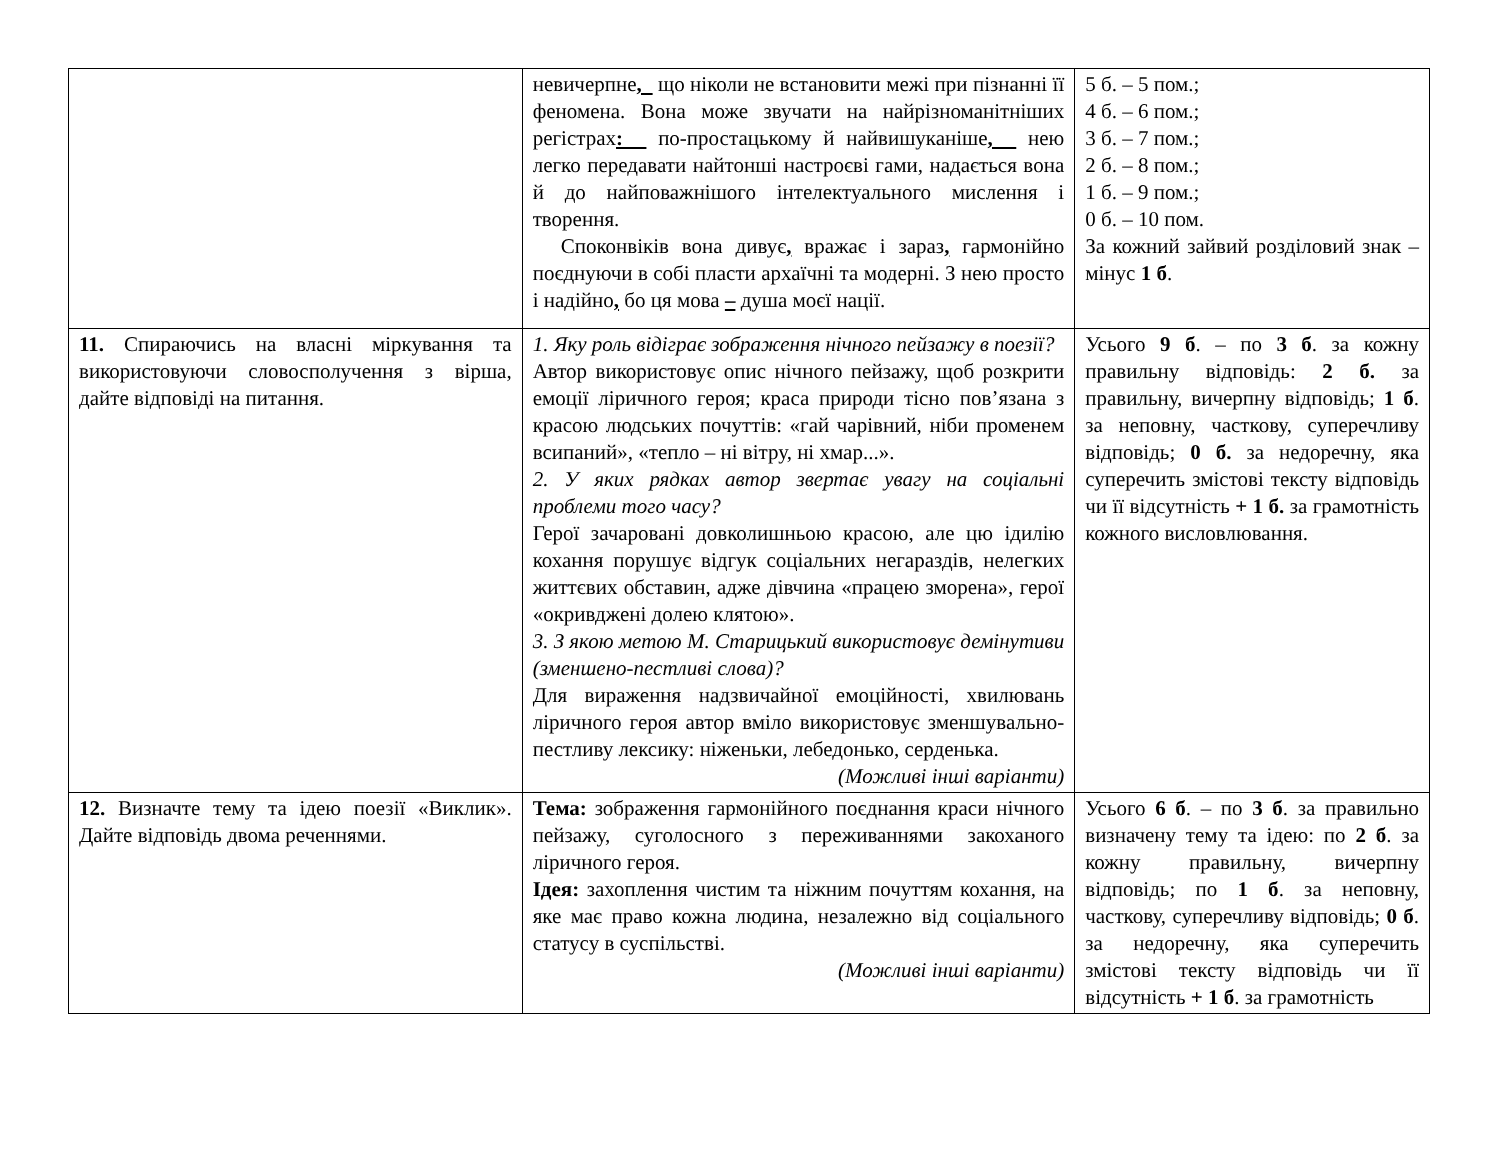| | невичерпне , що ніколи не встановити межі при пізнанні її феномена. Вона може звучати на найрізноманітніших регістрах : по-простацькому й найвишуканіше , нею легко передавати найтонші настроєві гами, надається вона й до найповажнішого інтелектуального мислення і творення. Споконвіків вона дивує , вражає і зараз , гармонійно поєднуючи в собі пласти архаїчні та модерні. З нею просто і надійно , бо ця мова – душа моєї нації. | 5 б. – 5 пом.; 4 б. – 6 пом.; 3 б. – 7 пом.; 2 б. – 8 пом.; 1 б. – 9 пом.; 0 б. – 10 пом. За кожний зайвий розділовий знак – мінус 1 б . |
| 11. Спираючись на власні міркування та використовуючи словосполучення з вірша, дайте відповіді на питання. | 1. Яку роль відіграє зображення нічного пейзажу в поезії? Автор використовує опис нічного пейзажу, щоб розкрити емоції ліричного героя; краса природи тісно пов’язана з красою людських почуттів: «гай чарівний, ніби променем всипаний», «тепло – ні вітру, ні хмар...». 2. У яких рядках автор звертає увагу на соціальні проблеми того часу? Герої зачаровані довколишньою красою, але цю ідилію кохання порушує відгук соціальних негараздів, нелегких життєвих обставин, адже дівчина «працею зморена», герої «окривджені долею клятою». 3. З якою метою М. Старицький використовує демінутиви (зменшено-пестливі слова)? Для вираження надзвичайної емоційності, хвилювань ліричного героя автор вміло використовує зменшувально-пестливу лексику: ніженьки, лебедонько, серденька. (Можливі інші варіанти) | Усього 9 б . – по 3 б . за кожну правильну відповідь: 2 б. за правильну, вичерпну відповідь; 1 б . за неповну, часткову, суперечливу відповідь; 0 б. за недоречну, яка суперечить змістові тексту відповідь чи її відсутність + 1 б. за грамотність кожного висловлювання. |
| 12. Визначте тему та ідею поезії «Виклик». Дайте відповідь двома реченнями. | Тема: зображення гармонійного поєднання краси нічного пейзажу, суголосного з переживаннями закоханого ліричного героя. Ідея: захоплення чистим та ніжним почуттям кохання, на яке має право кожна людина, незалежно від соціального статусу в суспільстві. (Можливі інші варіанти) | Усього 6 б . – по 3 б . за правильно визначену тему та ідею: по 2 б . за кожну правильну, вичерпну відповідь; по 1 б . за неповну, часткову, суперечливу відповідь; 0 б . за недоречну, яка суперечить змістові тексту відповідь чи її відсутність + 1 б . за грамотність |